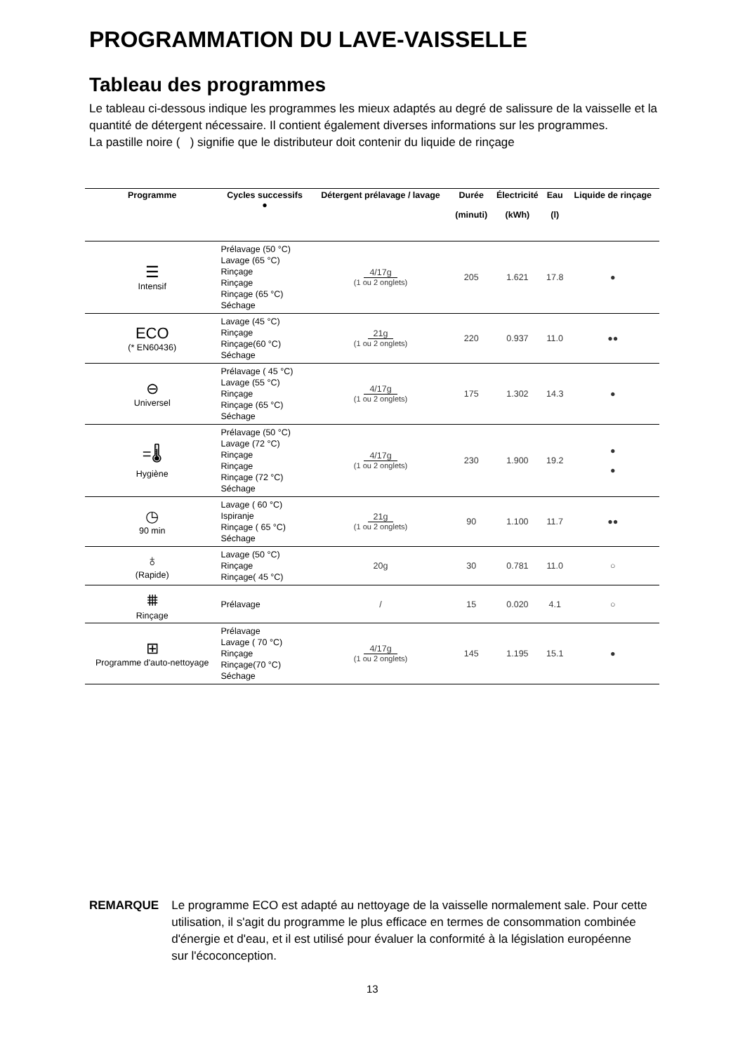PROGRAMMATION DU LAVE-VAISSELLE
Tableau des programmes
Le tableau ci-dessous indique les programmes les mieux adaptés au degré de salissure de la vaisselle et la quantité de détergent nécessaire. Il contient également diverses informations sur les programmes.
La pastille noire ( ) signifie que le distributeur doit contenir du liquide de rinçage
| Programme | Cycles successifs ● | Détergent prélavage / lavage | Durée (minuti) | Électricité (kWh) | Eau (l) | Liquide de rinçage |
| --- | --- | --- | --- | --- | --- | --- |
| ☰ Intensif | Prélavage (50 °C) Lavage (65 °C) Rinçage Rinçage Rinçage (65 °C) Séchage | 4/17g (1 ou 2 onglets) | 205 | 1.621 | 17.8 | ● |
| ECO (* EN60436) | Lavage (45 °C) Rinçage Rinçage(60 °C) Séchage | 21g (1 ou 2 onglets) | 220 | 0.937 | 11.0 | ●● |
| ⊖ Universel | Prélavage ( 45 °C) Lavage (55 °C) Rinçage Rinçage (65 °C) Séchage | 4/17g (1 ou 2 onglets) | 175 | 1.302 | 14.3 | ● |
| =🌡 Hygiène | Prélavage (50 °C) Lavage (72 °C) Rinçage Rinçage Rinçage (72 °C) Séchage | 4/17g (1 ou 2 onglets) | 230 | 1.900 | 19.2 | ● ● |
| ◷ 90 min | Lavage ( 60 °C) Ispiranje Rinçage ( 65 °C) Séchage | 21g (1 ou 2 onglets) | 90 | 1.100 | 11.7 | ●● |
| ♁ (Rapide) | Lavage (50 °C) Rinçage Rinçage( 45 °C) | 20g | 30 | 0.781 | 11.0 | ○ |
| ⩩ Rinçage | Prélavage | / | 15 | 0.020 | 4.1 | ○ |
| ⊞ Programme d'auto-nettoyage | Prélavage Lavage ( 70 °C) Rinçage Rinçage(70 °C) Séchage | 4/17g (1 ou 2 onglets) | 145 | 1.195 | 15.1 | ● |
REMARQUE Le programme ECO est adapté au nettoyage de la vaisselle normalement sale. Pour cette utilisation, il s'agit du programme le plus efficace en termes de consommation combinée d'énergie et d'eau, et il est utilisé pour évaluer la conformité à la législation européenne sur l'écoconception.
13